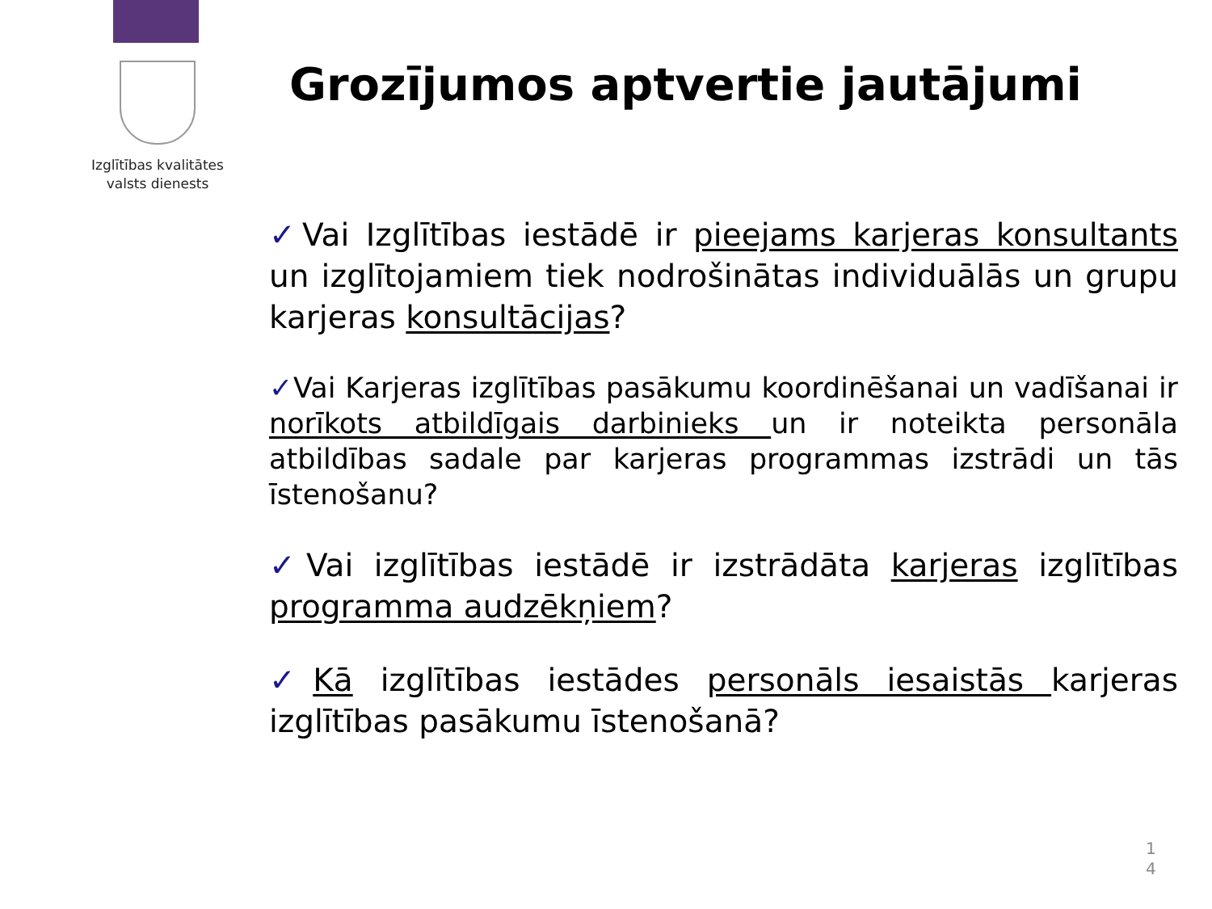Izglītības kvalitātes
valsts dienests
Grozījumos aptvertie jautājumi
✓Vai Izglītības iestādē ir pieejams karjeras konsultants un izglītojamiem tiek nodrošinātas individuālās un grupu karjeras konsultācijas?
✓Vai Karjeras izglītības pasākumu koordinēšanai un vadīšanai ir norīkots atbildīgais darbinieks un ir noteikta personāla atbildības sadale par karjeras programmas izstrādi un tās īstenošanu?
✓Vai izglītības iestādē ir izstrādāta karjeras izglītības programma audzēkņiem?
✓Kā izglītības iestādes personāls iesaistās karjeras izglītības pasākumu īstenošanā?
1
4